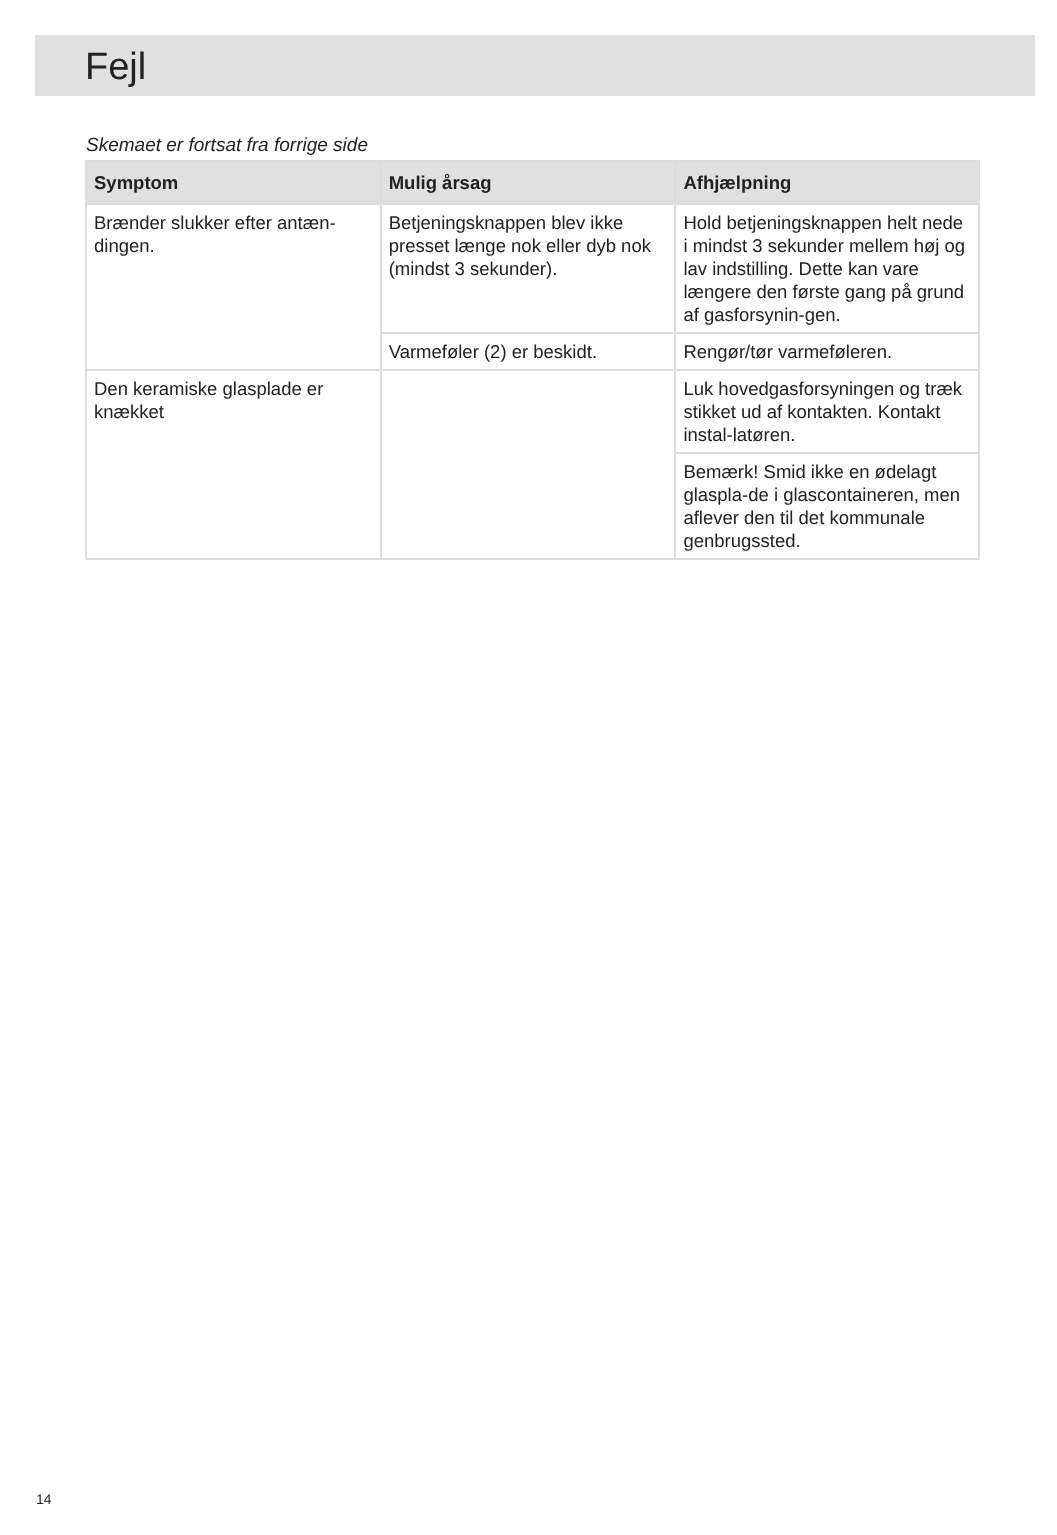Fejl
Skemaet er fortsat fra forrige side
| Symptom | Mulig årsag | Afhjælpning |
| --- | --- | --- |
| Brænder slukker efter antæn-dingen. | Betjeningsknappen blev ikke presset længe nok eller dyb nok (mindst 3 sekunder). | Hold betjeningsknappen helt nede i mindst 3 sekunder mellem høj og lav indstilling. Dette kan vare længere den første gang på grund af gasforsynin-gen. |
| | Varmeføler (2) er beskidt. | Rengør/tør varmeføleren. |
| Den keramiske glasplade er knækket | | Luk hovedgasforsyningen og træk stikket ud af kontakten. Kontakt instal-latøren. |
| | | Bemærk! Smid ikke en ødelagt glaspla-de i glascontaineren, men aflever den til det kommunale genbrugssted. |
14